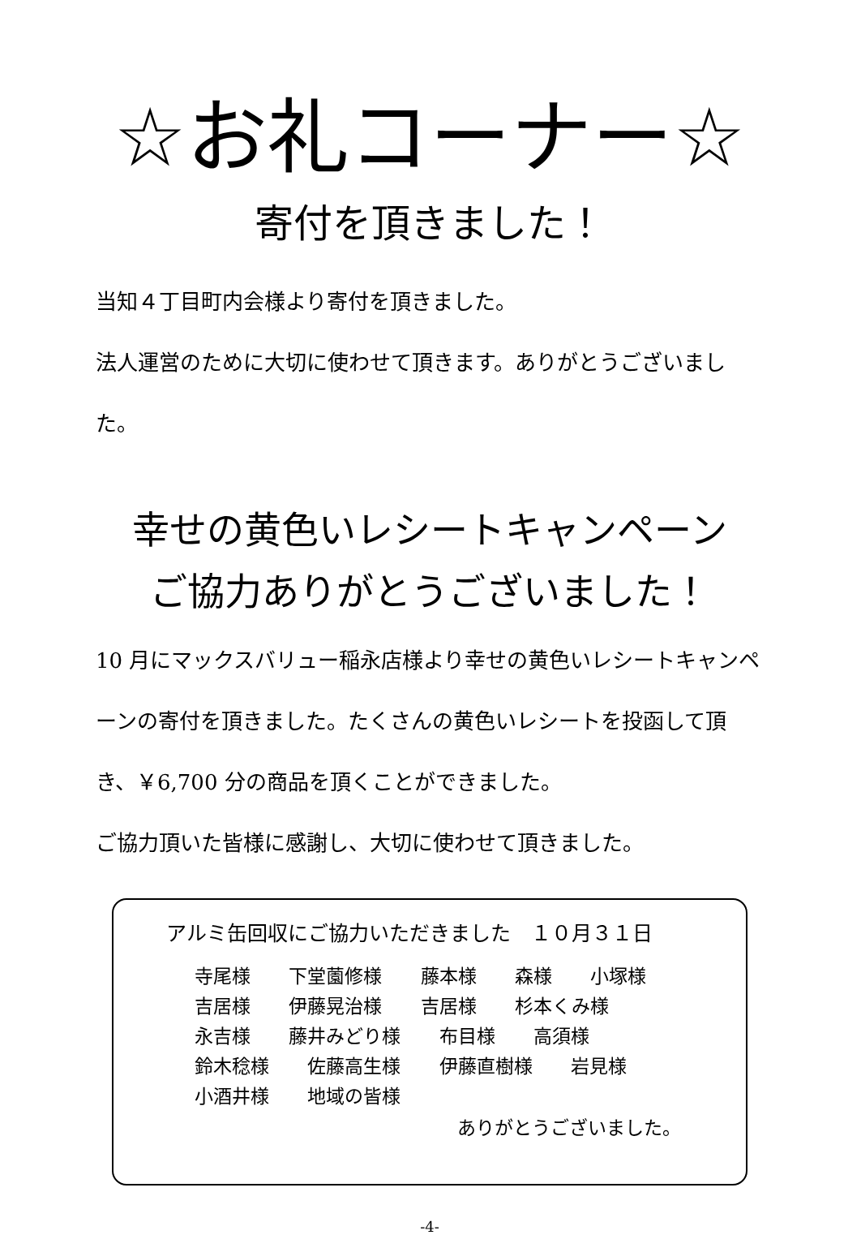☆お礼コーナー☆
寄付を頂きました！
当知４丁目町内会様より寄付を頂きました。
法人運営のために大切に使わせて頂きます。ありがとうございました。
幸せの黄色いレシートキャンペーン
ご協力ありがとうございました！
10 月にマックスバリュー稲永店様より幸せの黄色いレシートキャンペーンの寄付を頂きました。たくさんの黄色いレシートを投函して頂き、￥6,700 分の商品を頂くことができました。
ご協力頂いた皆様に感謝し、大切に使わせて頂きました。
アルミ缶回収にご協力いただきました　１０月３１日
寺尾様 下堂薗修様 藤本様 森様 小塚様
吉居様 伊藤晃治様 吉居様 杉本くみ様
永吉様 藤井みどり様 布目様 高須様
鈴木稔様 佐藤高生様 伊藤直樹様 岩見様
小酒井様 地域の皆様
ありがとうございました。
-4-